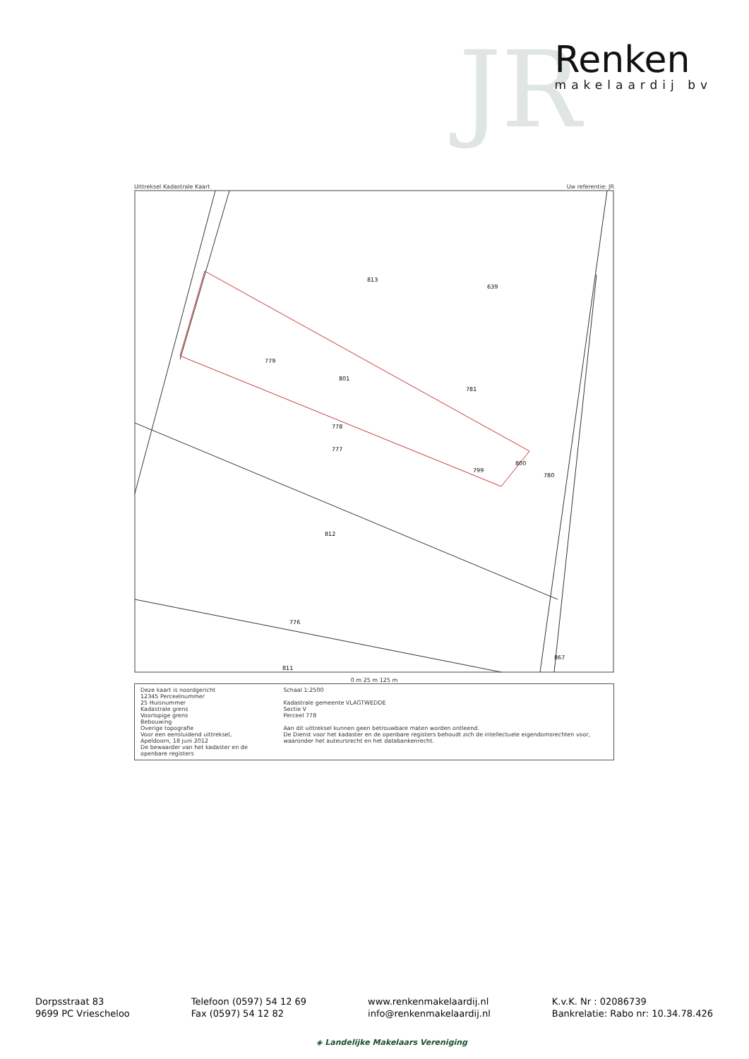JR
Renken
makelaardij bv
Uittreksel Kadastrale Kaart Uw referentie: JR
813
639
781
779
801
778
777
799
812
776
811
867
800
780
0 m 25 m 125 m
Deze kaart is noordgericht
12345 Perceelnummer
25 Huisnummer
Kadastrale grens
Voorlopige grens
Bebouwing
Overige topografie
Voor een eensluidend uittreksel, Apeldoorn, 18 juni 2012
De bewaarder van het kadaster en de openbare registers
Schaal 1:2500
Kadastrale gemeente VLAGTWEDDE
Sectie V
Perceel 778
Aan dit uittreksel kunnen geen betrouwbare maten worden ontleend.
De Dienst voor het kadaster en de openbare registers behoudt zich de intellectuele eigendomsrechten voor, waaronder het auteursrecht en het databankenrecht.
Dorpsstraat 83
9699 PC Vriescheloo
Telefoon (0597) 54 12 69
Fax (0597) 54 12 82
www.renkenmakelaardij.nl
info@renkenmakelaardij.nl
K.v.K. Nr : 02086739
Bankrelatie: Rabo nr: 10.34.78.426
◈ Landelijke Makelaars Vereniging